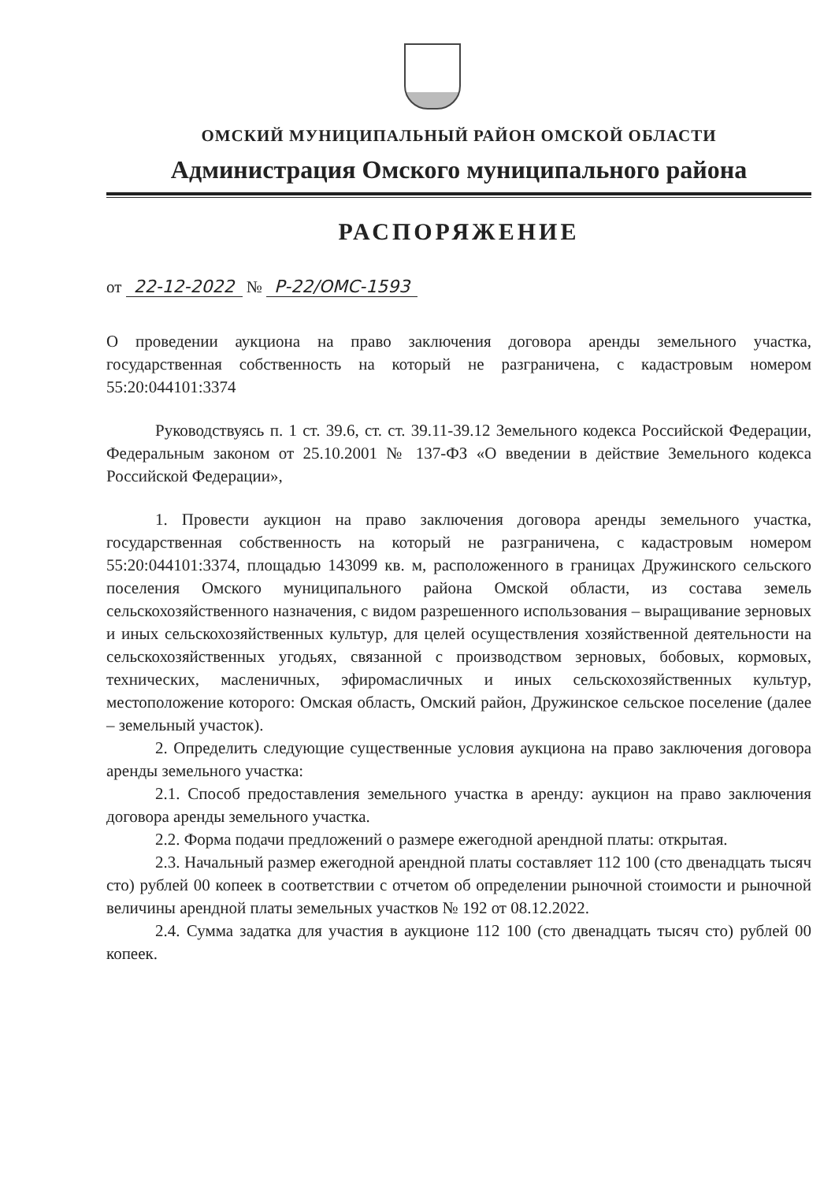ОМСКИЙ МУНИЦИПАЛЬНЫЙ РАЙОН ОМСКОЙ ОБЛАСТИ
Администрация Омского муниципального района
РАСПОРЯЖЕНИЕ
от 22-12-2022 № Р-22/ОМС-1593
О проведении аукциона на право заключения договора аренды земельного участка, государственная собственность на который не разграничена, с кадастровым номером 55:20:044101:3374
Руководствуясь п. 1 ст. 39.6, ст. ст. 39.11-39.12 Земельного кодекса Российской Федерации, Федеральным законом от 25.10.2001 № 137-ФЗ «О введении в действие Земельного кодекса Российской Федерации»,
1. Провести аукцион на право заключения договора аренды земельного участка, государственная собственность на который не разграничена, с кадастровым номером 55:20:044101:3374, площадью 143099 кв. м, расположенного в границах Дружинского сельского поселения Омского муниципального района Омской области, из состава земель сельскохозяйственного назначения, с видом разрешенного использования – выращивание зерновых и иных сельскохозяйственных культур, для целей осуществления хозяйственной деятельности на сельскохозяйственных угодьях, связанной с производством зерновых, бобовых, кормовых, технических, масленичных, эфиромасличных и иных сельскохозяйственных культур, местоположение которого: Омская область, Омский район, Дружинское сельское поселение (далее – земельный участок).
2. Определить следующие существенные условия аукциона на право заключения договора аренды земельного участка:
2.1. Способ предоставления земельного участка в аренду: аукцион на право заключения договора аренды земельного участка.
2.2. Форма подачи предложений о размере ежегодной арендной платы: открытая.
2.3. Начальный размер ежегодной арендной платы составляет 112 100 (сто двенадцать тысяч сто) рублей 00 копеек в соответствии с отчетом об определении рыночной стоимости и рыночной величины арендной платы земельных участков № 192 от 08.12.2022.
2.4. Сумма задатка для участия в аукционе 112 100 (сто двенадцать тысяч сто) рублей 00 копеек.